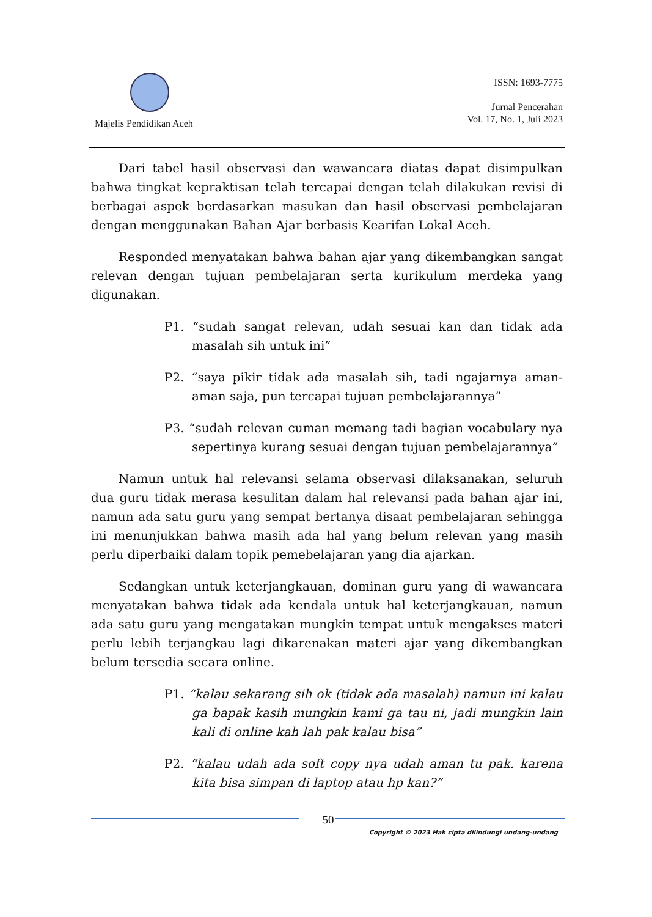Majelis Pendidikan Aceh
ISSN: 1693-7775
Jurnal Pencerahan
Vol. 17, No. 1, Juli 2023
Dari tabel hasil observasi dan wawancara diatas dapat disimpulkan bahwa tingkat kepraktisan telah tercapai dengan telah dilakukan revisi di berbagai aspek berdasarkan masukan dan hasil observasi pembelajaran dengan menggunakan Bahan Ajar berbasis Kearifan Lokal Aceh.
Responded menyatakan bahwa bahan ajar yang dikembangkan sangat relevan dengan tujuan pembelajaran serta kurikulum merdeka yang digunakan.
P1. “sudah sangat relevan, udah sesuai kan dan tidak ada masalah sih untuk ini”
P2. “saya pikir tidak ada masalah sih, tadi ngajarnya aman-aman saja, pun tercapai tujuan pembelajarannya”
P3. “sudah relevan cuman memang tadi bagian vocabulary nya sepertinya kurang sesuai dengan tujuan pembelajarannya”
Namun untuk hal relevansi selama observasi dilaksanakan, seluruh dua guru tidak merasa kesulitan dalam hal relevansi pada bahan ajar ini, namun ada satu guru yang sempat bertanya disaat pembelajaran sehingga ini menunjukkan bahwa masih ada hal yang belum relevan yang masih perlu diperbaiki dalam topik pemebelajaran yang dia ajarkan.
Sedangkan untuk keterjangkauan, dominan guru yang di wawancara menyatakan bahwa tidak ada kendala untuk hal keterjangkauan, namun ada satu guru yang mengatakan mungkin tempat untuk mengakses materi perlu lebih terjangkau lagi dikarenakan materi ajar yang dikembangkan belum tersedia secara online.
P1. “kalau sekarang sih ok (tidak ada masalah) namun ini kalau ga bapak kasih mungkin kami ga tau ni, jadi mungkin lain kali di online kah lah pak kalau bisa”
P2. “kalau udah ada soft copy nya udah aman tu pak. karena kita bisa simpan di laptop atau hp kan?”
50
Copyright © 2023 Hak cipta dilindungi undang-undang